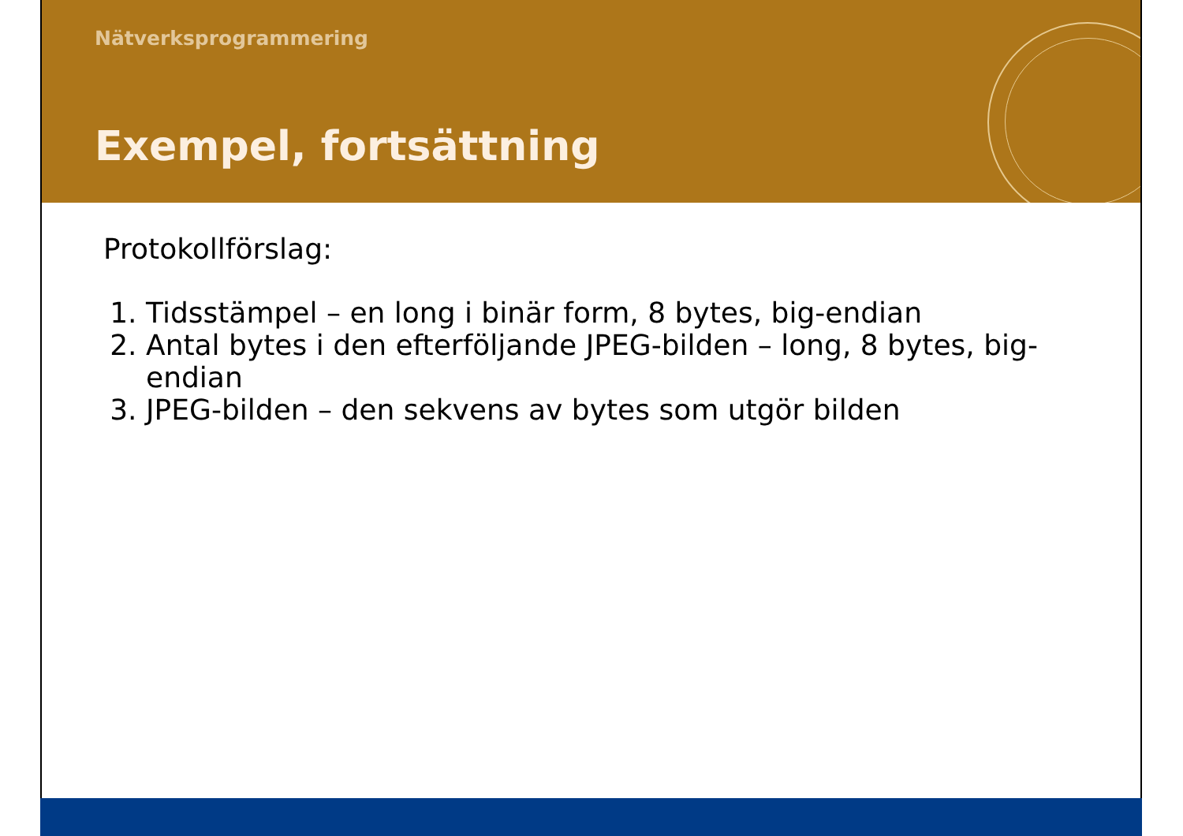Nätverksprogrammering
Exempel, fortsättning
Protokollförslag:
1. Tidsstämpel – en long i binär form, 8 bytes, big-endian
2. Antal bytes i den efterföljande JPEG-bilden – long, 8 bytes, big-endian
3. JPEG-bilden – den sekvens av bytes som utgör bilden